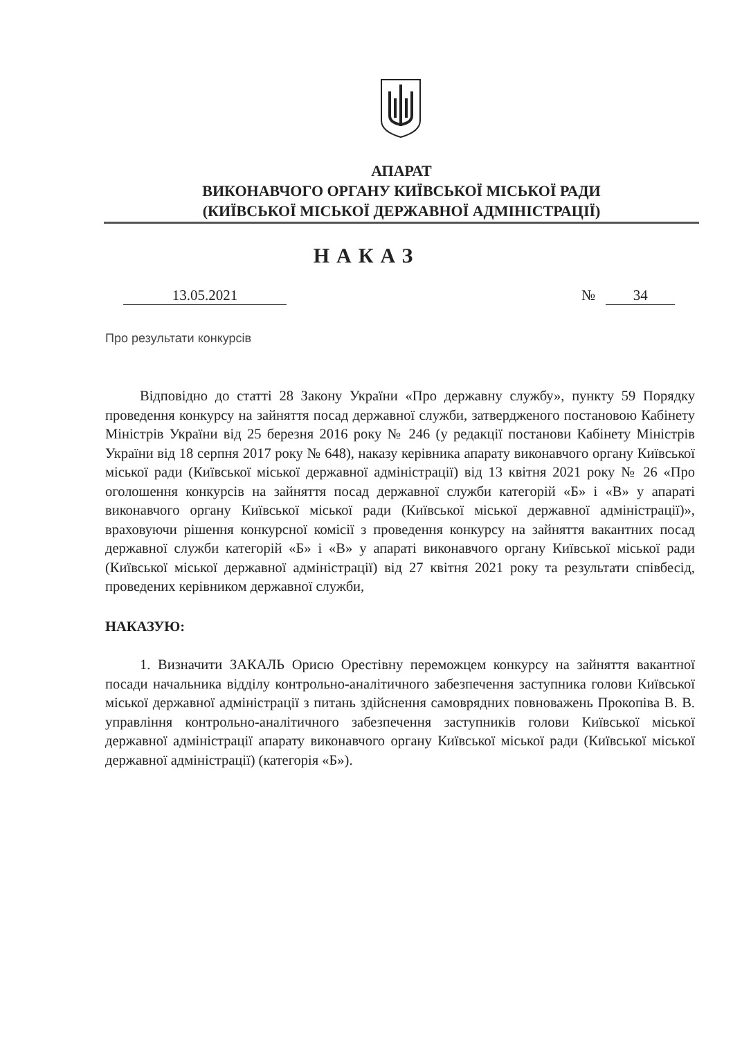АПАРАТ
ВИКОНАВЧОГО ОРГАНУ КИЇВСЬКОЇ МІСЬКОЇ РАДИ
(КИЇВСЬКОЇ МІСЬКОЇ ДЕРЖАВНОЇ АДМІНІСТРАЦІЇ)
НАКАЗ
13.05.2021 № 34
Про результати конкурсів
Відповідно до статті 28 Закону України «Про державну службу», пункту 59 Порядку проведення конкурсу на зайняття посад державної служби, затвердженого постановою Кабінету Міністрів України від 25 березня 2016 року № 246 (у редакції постанови Кабінету Міністрів України від 18 серпня 2017 року № 648), наказу керівника апарату виконавчого органу Київської міської ради (Київської міської державної адміністрації) від 13 квітня 2021 року № 26 «Про оголошення конкурсів на зайняття посад державної служби категорій «Б» і «В» у апараті виконавчого органу Київської міської ради (Київської міської державної адміністрації)», враховуючи рішення конкурсної комісії з проведення конкурсу на зайняття вакантних посад державної служби категорій «Б» і «В» у апараті виконавчого органу Київської міської ради (Київської міської державної адміністрації) від 27 квітня 2021 року та результати співбесід, проведених керівником державної служби,
НАКАЗУЮ:
1. Визначити ЗАКАЛЬ Орисю Орестівну переможцем конкурсу на зайняття вакантної посади начальника відділу контрольно-аналітичного забезпечення заступника голови Київської міської державної адміністрації з питань здійснення самоврядних повноважень Прокопіва В. В. управління контрольно-аналітичного забезпечення заступників голови Київської міської державної адміністрації апарату виконавчого органу Київської міської ради (Київської міської державної адміністрації) (категорія «Б»).